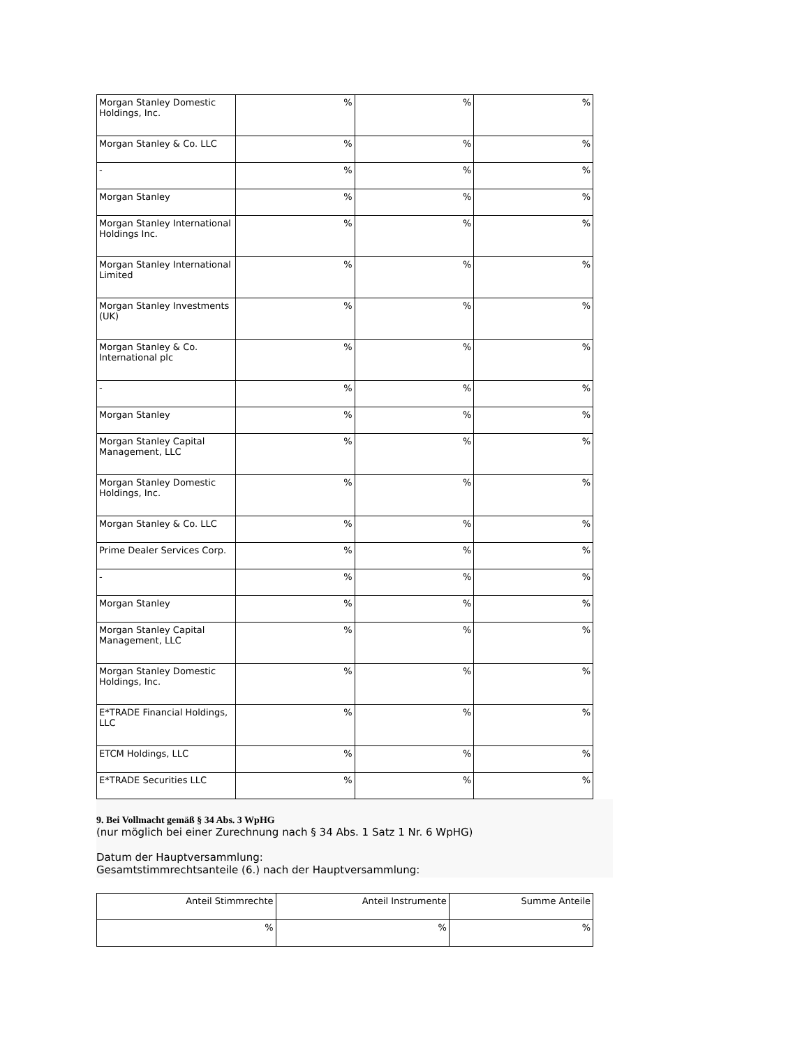| Morgan Stanley Domestic Holdings, Inc. | % | % | % |
| Morgan Stanley & Co. LLC | % | % | % |
| - | % | % | % |
| Morgan Stanley | % | % | % |
| Morgan Stanley International Holdings Inc. | % | % | % |
| Morgan Stanley International Limited | % | % | % |
| Morgan Stanley Investments (UK) | % | % | % |
| Morgan Stanley & Co. International plc | % | % | % |
| - | % | % | % |
| Morgan Stanley | % | % | % |
| Morgan Stanley Capital Management, LLC | % | % | % |
| Morgan Stanley Domestic Holdings, Inc. | % | % | % |
| Morgan Stanley & Co. LLC | % | % | % |
| Prime Dealer Services Corp. | % | % | % |
| - | % | % | % |
| Morgan Stanley | % | % | % |
| Morgan Stanley Capital Management, LLC | % | % | % |
| Morgan Stanley Domestic Holdings, Inc. | % | % | % |
| E*TRADE Financial Holdings, LLC | % | % | % |
| ETCM Holdings, LLC | % | % | % |
| E*TRADE Securities LLC | % | % | % |
9. Bei Vollmacht gemäß § 34 Abs. 3 WpHG
(nur möglich bei einer Zurechnung nach § 34 Abs. 1 Satz 1 Nr. 6 WpHG)
Datum der Hauptversammlung:
Gesamtstimmrechtsanteile (6.) nach der Hauptversammlung:
| Anteil Stimmrechte | Anteil Instrumente | Summe Anteile |
| % | % | % |